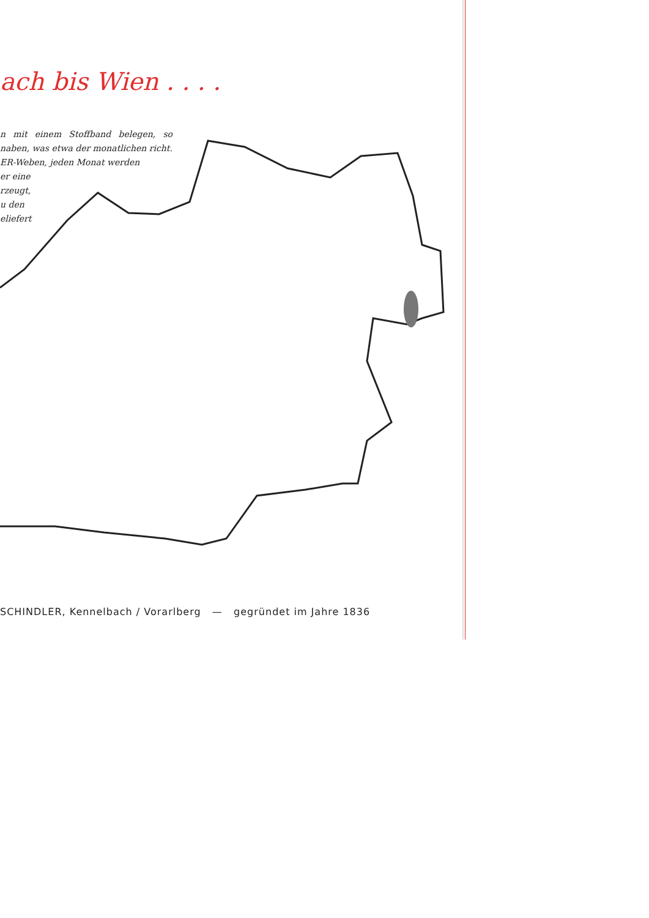ach bis Wien . . . .
n mit einem Stoffband belegen, so naben, was etwa der monatlichen richt.
ER-Weben, jeden Monat werden
er eine
rzeugt,
u den
eliefert
SCHINDLER, Kennelbach / Vorarlberg — gegründet im Jahre 1836